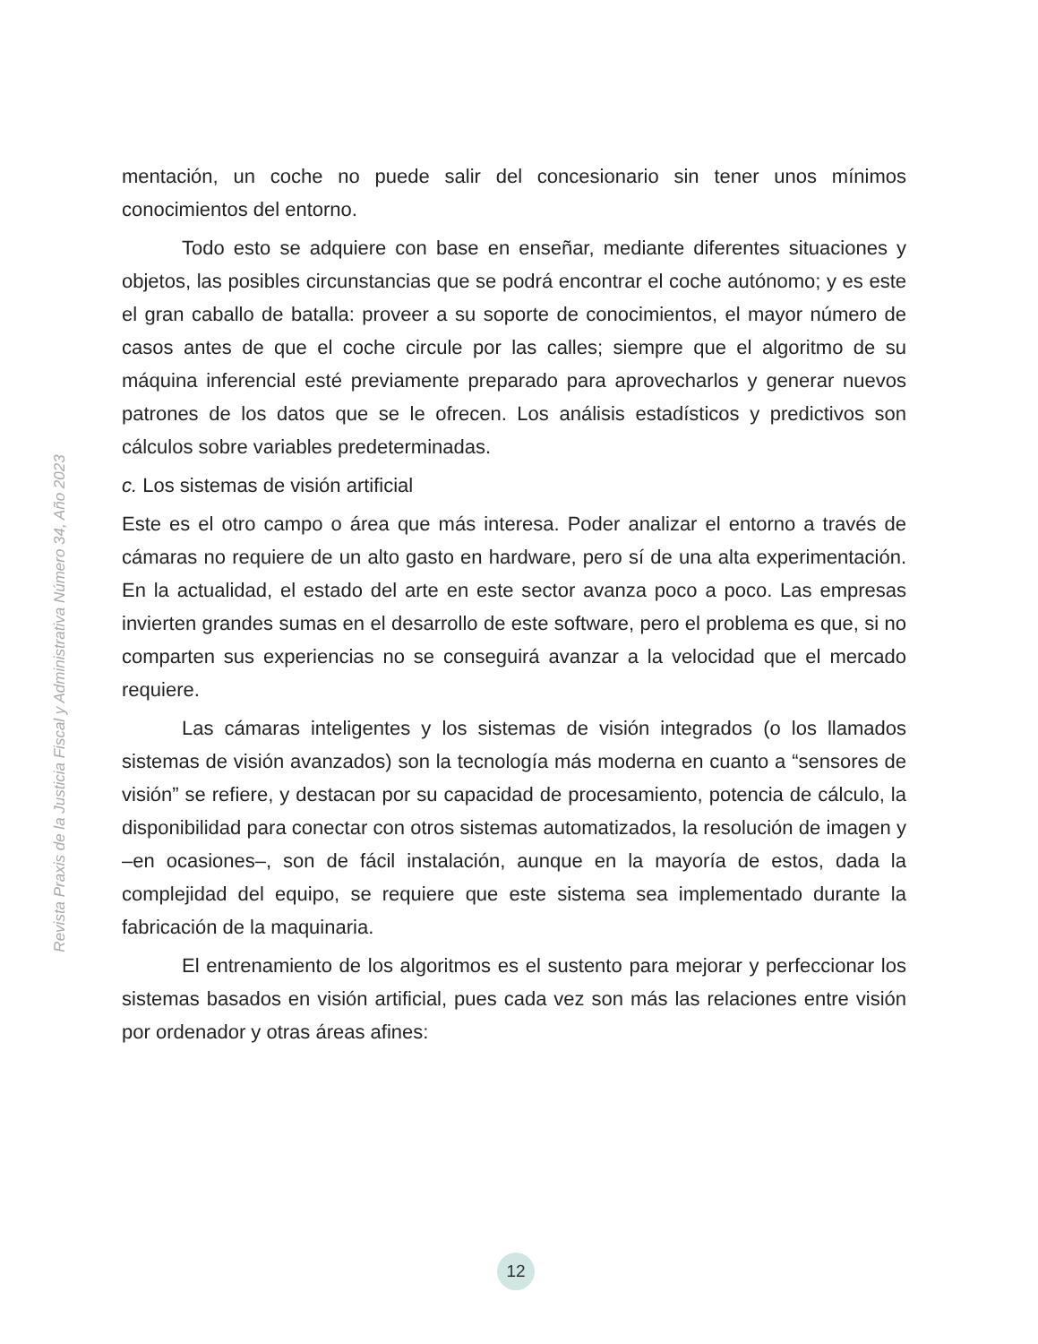Revista Praxis de la Justicia Fiscal y Administrativa Número 34, Año 2023
mentación, un coche no puede salir del concesionario sin tener unos mínimos conocimientos del entorno.
Todo esto se adquiere con base en enseñar, mediante diferentes situaciones y objetos, las posibles circunstancias que se podrá encontrar el coche autónomo; y es este el gran caballo de batalla: proveer a su soporte de conocimientos, el mayor número de casos antes de que el coche circule por las calles; siempre que el algoritmo de su máquina inferencial esté previamente preparado para aprovecharlos y generar nuevos patrones de los datos que se le ofrecen. Los análisis estadísticos y predictivos son cálculos sobre variables predeterminadas.
c. Los sistemas de visión artificial
Este es el otro campo o área que más interesa. Poder analizar el entorno a través de cámaras no requiere de un alto gasto en hardware, pero sí de una alta experimentación. En la actualidad, el estado del arte en este sector avanza poco a poco. Las empresas invierten grandes sumas en el desarrollo de este software, pero el problema es que, si no comparten sus experiencias no se conseguirá avanzar a la velocidad que el mercado requiere.
Las cámaras inteligentes y los sistemas de visión integrados (o los llamados sistemas de visión avanzados) son la tecnología más moderna en cuanto a “sensores de visión” se refiere, y destacan por su capacidad de procesamiento, potencia de cálculo, la disponibilidad para conectar con otros sistemas automatizados, la resolución de imagen y –en ocasiones–, son de fácil instalación, aunque en la mayoría de estos, dada la complejidad del equipo, se requiere que este sistema sea implementado durante la fabricación de la maquinaria.
El entrenamiento de los algoritmos es el sustento para mejorar y perfeccionar los sistemas basados en visión artificial, pues cada vez son más las relaciones entre visión por ordenador y otras áreas afines:
12